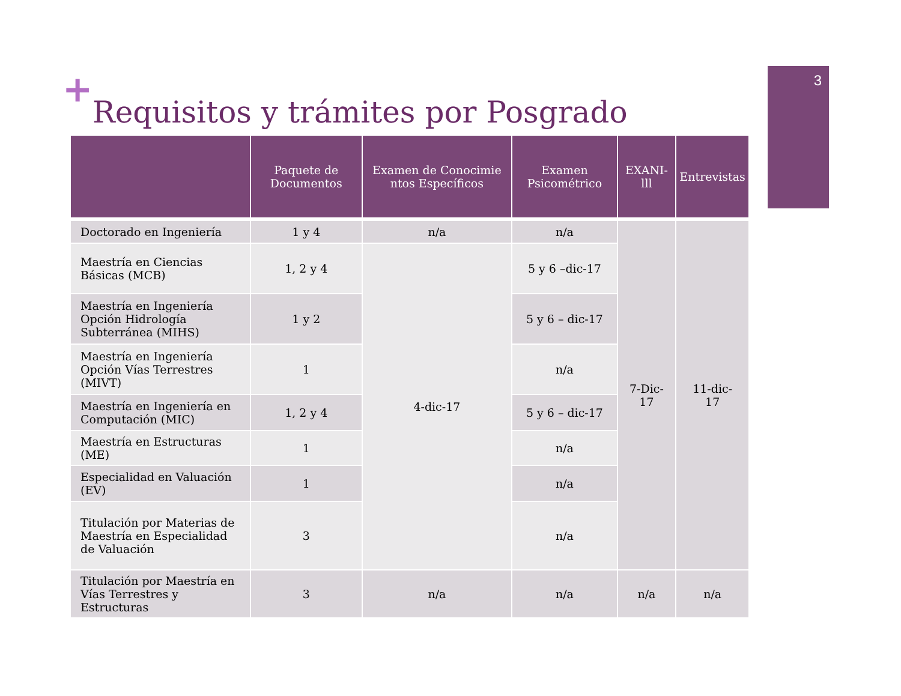+ 3
Requisitos y trámites por Posgrado
| | Paquete de Documentos | Examen de Conocimie ntos Específicos | Examen Psicométrico | EXANI-lll | Entrevistas |
| --- | --- | --- | --- | --- | --- |
| Doctorado en Ingeniería | 1 y 4 | n/a | n/a | 7-Dic-17 | 11-dic-17 |
| Maestría en Ciencias Básicas (MCB) | 1, 2 y 4 | 4-dic-17 | 5 y 6 –dic-17 | | |
| Maestría en Ingeniería Opción Hidrología Subterránea (MIHS) | 1 y 2 | | 5 y 6 – dic-17 | | |
| Maestría en Ingeniería Opción Vías Terrestres (MIVT) | 1 | | n/a | | |
| Maestría en Ingeniería en Computación (MIC) | 1, 2 y 4 | | 5 y 6 – dic-17 | | |
| Maestría en Estructuras (ME) | 1 | | n/a | | |
| Especialidad en Valuación (EV) | 1 | | n/a | | |
| Titulación por Materias de Maestría en Especialidad de Valuación | 3 | | n/a | | |
| Titulación por Maestría en Vías Terrestres y Estructuras | 3 | n/a | n/a | n/a | n/a |